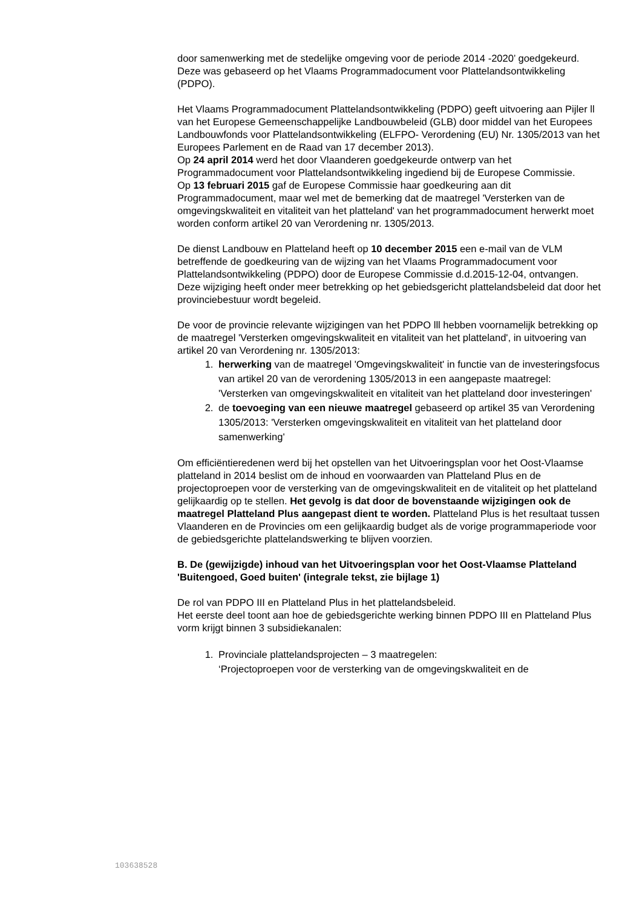door samenwerking met de stedelijke omgeving voor de periode 2014 -2020’ goedgekeurd. Deze was gebaseerd op het Vlaams Programmadocument voor Plattelandsontwikkeling (PDPO).
Het Vlaams Programmadocument Plattelandsontwikkeling (PDPO) geeft uitvoering aan Pijler ll van het Europese Gemeenschappelijke Landbouwbeleid (GLB) door middel van het Europees Landbouwfonds voor Plattelandsontwikkeling (ELFPO- Verordening (EU) Nr. 1305/2013 van het Europees Parlement en de Raad van 17 december 2013).
Op 24 april 2014 werd het door Vlaanderen goedgekeurde ontwerp van het Programmadocument voor Plattelandsontwikkeling ingediend bij de Europese Commissie.
Op 13 februari 2015 gaf de Europese Commissie haar goedkeuring aan dit Programmadocument, maar wel met de bemerking dat de maatregel 'Versterken van de omgevingskwaliteit en vitaliteit van het platteland' van het programmadocument herwerkt moet worden conform artikel 20 van Verordening nr. 1305/2013.
De dienst Landbouw en Platteland heeft op 10 december 2015 een e-mail van de VLM betreffende de goedkeuring van de wijzing van het Vlaams Programmadocument voor Plattelandsontwikkeling (PDPO) door de Europese Commissie d.d.2015-12-04, ontvangen. Deze wijziging heeft onder meer betrekking op het gebiedsgericht plattelandsbeleid dat door het provinciebestuur wordt begeleid.
De voor de provincie relevante wijzigingen van het PDPO lll hebben voornamelijk betrekking op de maatregel 'Versterken omgevingskwaliteit en vitaliteit van het platteland', in uitvoering van artikel 20 van Verordening nr. 1305/2013:
1. herwerking van de maatregel 'Omgevingskwaliteit' in functie van de investeringsfocus van artikel 20 van de verordening 1305/2013 in een aangepaste maatregel: 'Versterken van omgevingskwaliteit en vitaliteit van het platteland door investeringen'
2. de toevoeging van een nieuwe maatregel gebaseerd op artikel 35 van Verordening 1305/2013: 'Versterken omgevingskwaliteit en vitaliteit van het platteland door samenwerking'
Om efficiëntieredenen werd bij het opstellen van het Uitvoeringsplan voor het Oost-Vlaamse platteland in 2014 beslist om de inhoud en voorwaarden van Platteland Plus en de projectoproepen voor de versterking van de omgevingskwaliteit en de vitaliteit op het platteland gelijkaardig op te stellen. Het gevolg is dat door de bovenstaande wijzigingen ook de maatregel Platteland Plus aangepast dient te worden. Platteland Plus is het resultaat tussen Vlaanderen en de Provincies om een gelijkaardig budget als de vorige programmaperiode voor de gebiedsgerichte plattelandswerking te blijven voorzien.
B. De (gewijzigde) inhoud van het Uitvoeringsplan voor het Oost-Vlaamse Platteland 'Buitengoed, Goed buiten' (integrale tekst, zie bijlage 1)
De rol van PDPO III en Platteland Plus in het plattelandsbeleid.
Het eerste deel toont aan hoe de gebiedsgerichte werking binnen PDPO III en Platteland Plus vorm krijgt binnen 3 subsidiekanalen:
1. Provinciale plattelandsprojecten – 3 maatregelen:
‘Projectoproepen voor de versterking van de omgevingskwaliteit en de
103638528